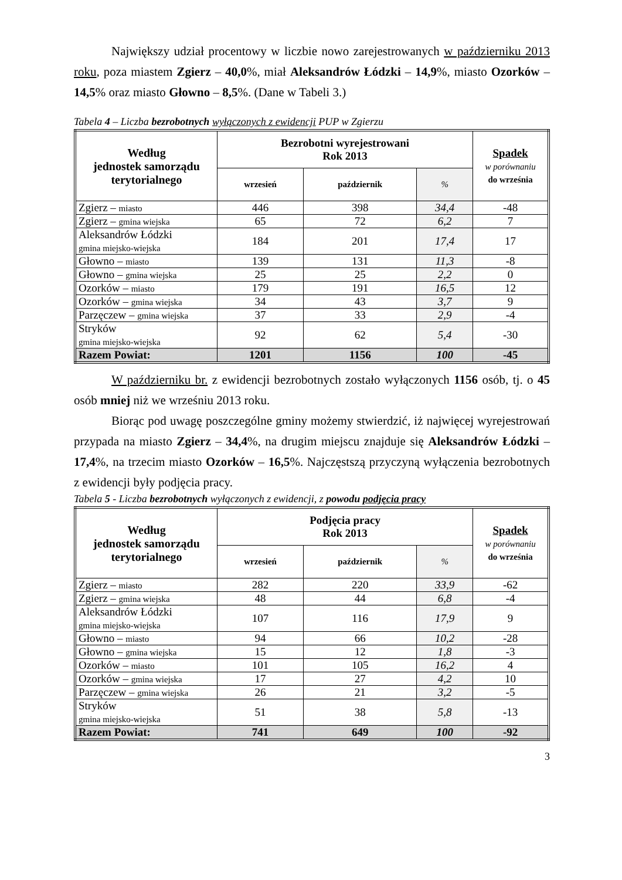Największy udział procentowy w liczbie nowo zarejestrowanych w październiku 2013 roku, poza miastem Zgierz – 40,0%, miał Aleksandrów Łódzki – 14,9%, miasto Ozorków – 14,5% oraz miasto Głowno – 8,5%. (Dane w Tabeli 3.)
Tabela 4 – Liczba bezrobotnych wyłączonych z ewidencji PUP w Zgierzu
| Według jednostek samorządu terytorialnego | Bezrobotni wyrejestrowani Rok 2013 | | | Spadek w porównaniu do września |
| --- | --- | --- | --- | --- |
| | wrzesień | październik | % | |
| Zgierz – miasto | 446 | 398 | 34,4 | -48 |
| Zgierz – gmina wiejska | 65 | 72 | 6,2 | 7 |
| Aleksandrów Łódzki gmina miejsko-wiejska | 184 | 201 | 17,4 | 17 |
| Głowno – miasto | 139 | 131 | 11,3 | -8 |
| Głowno – gmina wiejska | 25 | 25 | 2,2 | 0 |
| Ozorków – miasto | 179 | 191 | 16,5 | 12 |
| Ozorków – gmina wiejska | 34 | 43 | 3,7 | 9 |
| Parzęczew – gmina wiejska | 37 | 33 | 2,9 | -4 |
| Stryków gmina miejsko-wiejska | 92 | 62 | 5,4 | -30 |
| Razem Powiat: | 1201 | 1156 | 100 | -45 |
W październiku br. z ewidencji bezrobotnych zostało wyłączonych 1156 osób, tj. o 45 osób mniej niż we wrześniu 2013 roku.
Biorąc pod uwagę poszczególne gminy możemy stwierdzić, iż najwięcej wyrejestrowań przypada na miasto Zgierz – 34,4%, na drugim miejscu znajduje się Aleksandrów Łódzki – 17,4%, na trzecim miasto Ozorków – 16,5%. Najczęstszą przyczyną wyłączenia bezrobotnych z ewidencji były podjęcia pracy.
Tabela 5 - Liczba bezrobotnych wyłączonych z ewidencji, z powodu podjęcia pracy
| Według jednostek samorządu terytorialnego | Podjęcia pracy Rok 2013 | | | Spadek w porównaniu do września |
| --- | --- | --- | --- | --- |
| | wrzesień | październik | % | |
| Zgierz – miasto | 282 | 220 | 33,9 | -62 |
| Zgierz – gmina wiejska | 48 | 44 | 6,8 | -4 |
| Aleksandrów Łódzki gmina miejsko-wiejska | 107 | 116 | 17,9 | 9 |
| Głowno – miasto | 94 | 66 | 10,2 | -28 |
| Głowno – gmina wiejska | 15 | 12 | 1,8 | -3 |
| Ozorków – miasto | 101 | 105 | 16,2 | 4 |
| Ozorków – gmina wiejska | 17 | 27 | 4,2 | 10 |
| Parzęczew – gmina wiejska | 26 | 21 | 3,2 | -5 |
| Stryków gmina miejsko-wiejska | 51 | 38 | 5,8 | -13 |
| Razem Powiat: | 741 | 649 | 100 | -92 |
3